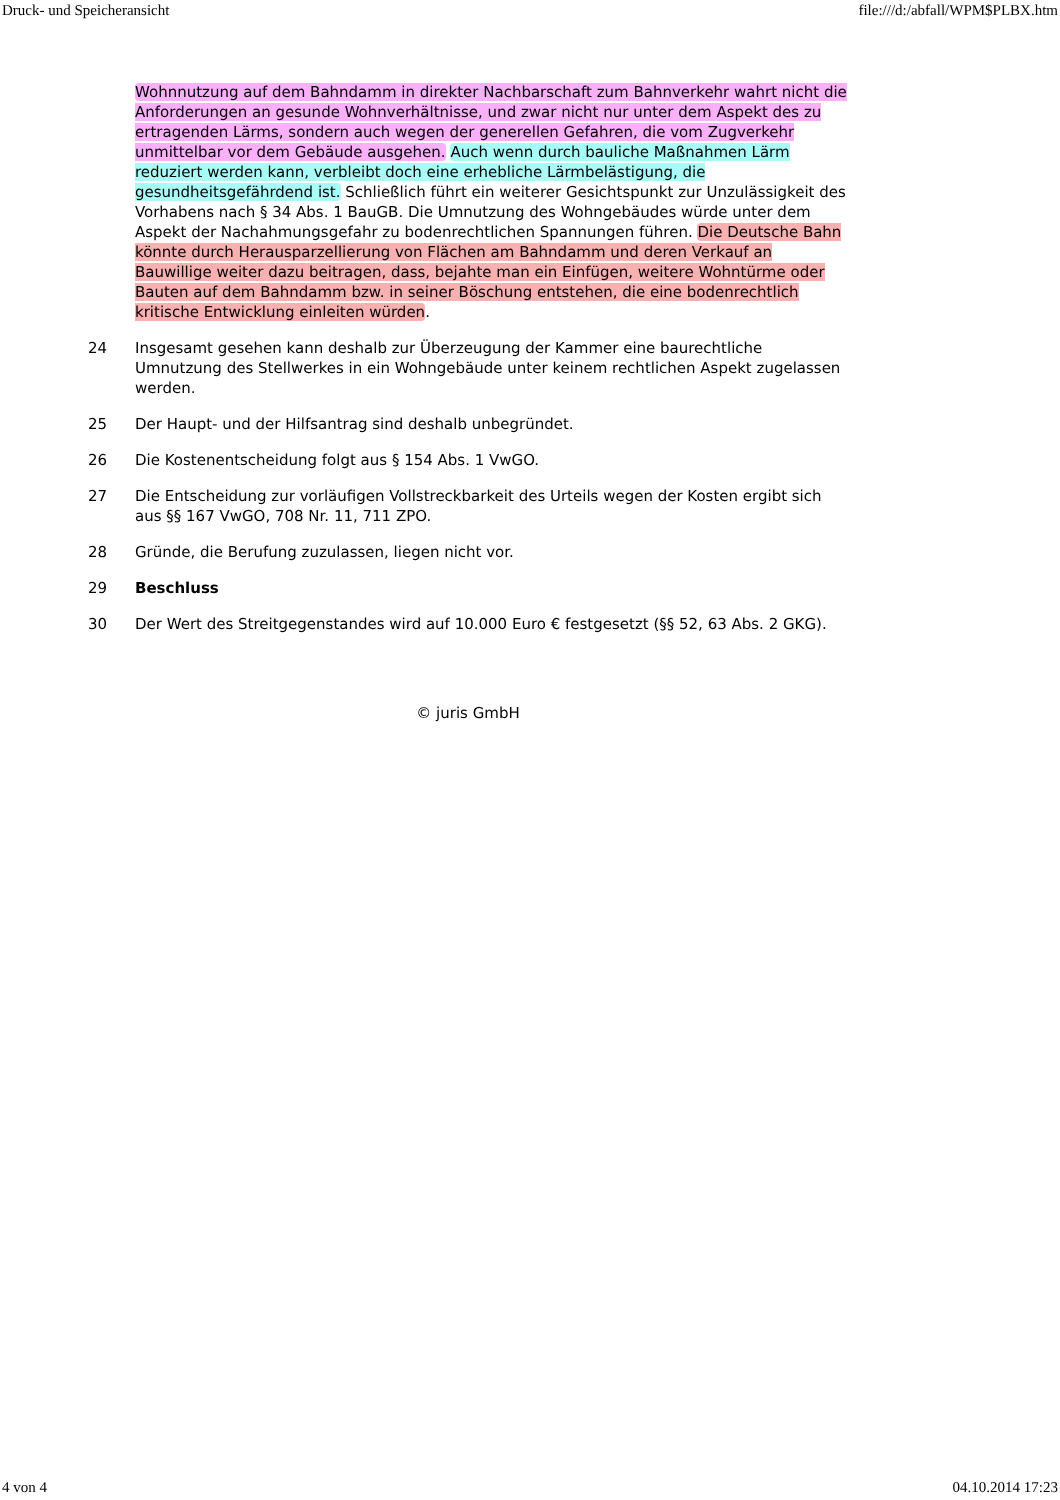Druck- und Speicheransicht file:///d:/abfall/WPM$PLBX.htm
Wohnnutzung auf dem Bahndamm in direkter Nachbarschaft zum Bahnverkehr wahrt nicht die Anforderungen an gesunde Wohnverhältnisse, und zwar nicht nur unter dem Aspekt des zu ertragenden Lärms, sondern auch wegen der generellen Gefahren, die vom Zugverkehr unmittelbar vor dem Gebäude ausgehen. Auch wenn durch bauliche Maßnahmen Lärm reduziert werden kann, verbleibt doch eine erhebliche Lärmbelästigung, die gesundheitsgefährdend ist. Schließlich führt ein weiterer Gesichtspunkt zur Unzulässigkeit des Vorhabens nach § 34 Abs. 1 BauGB. Die Umnutzung des Wohngebäudes würde unter dem Aspekt der Nachahmungsgefahr zu bodenrechtlichen Spannungen führen. Die Deutsche Bahn könnte durch Herausparzellierung von Flächen am Bahndamm und deren Verkauf an Bauwillige weiter dazu beitragen, dass, bejahte man ein Einfügen, weitere Wohntürme oder Bauten auf dem Bahndamm bzw. in seiner Böschung entstehen, die eine bodenrechtlich kritische Entwicklung einleiten würden.
24 Insgesamt gesehen kann deshalb zur Überzeugung der Kammer eine baurechtliche Umnutzung des Stellwerkes in ein Wohngebäude unter keinem rechtlichen Aspekt zugelassen werden.
25 Der Haupt- und der Hilfsantrag sind deshalb unbegründet.
26 Die Kostenentscheidung folgt aus § 154 Abs. 1 VwGO.
27 Die Entscheidung zur vorläufigen Vollstreckbarkeit des Urteils wegen der Kosten ergibt sich aus §§ 167 VwGO, 708 Nr. 11, 711 ZPO.
28 Gründe, die Berufung zuzulassen, liegen nicht vor.
29 Beschluss
30 Der Wert des Streitgegenstandes wird auf 10.000 Euro € festgesetzt (§§ 52, 63 Abs. 2 GKG).
© juris GmbH
4 von 4 04.10.2014 17:23